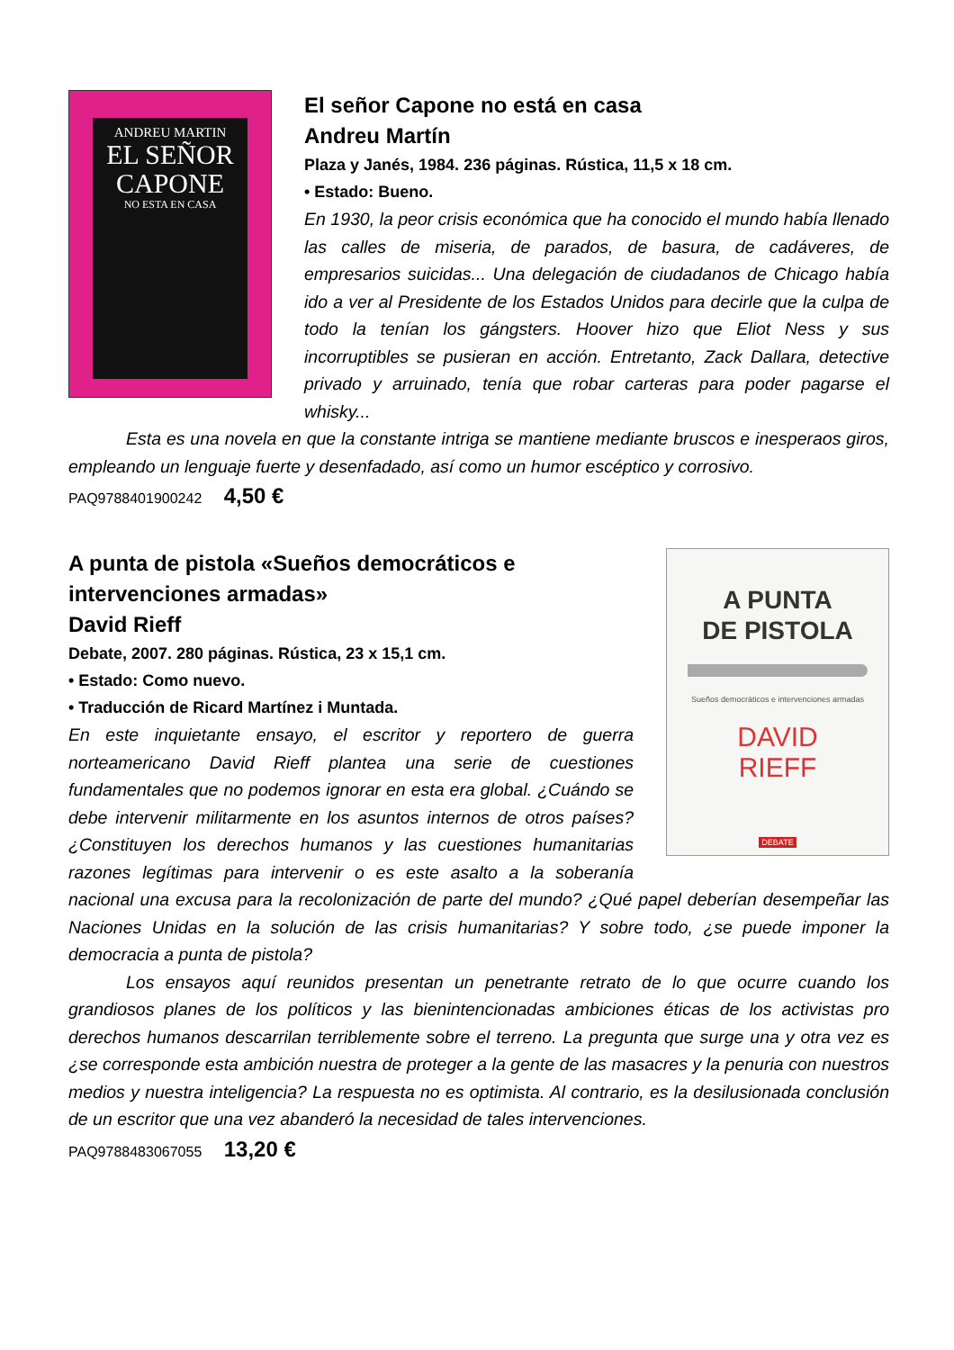ANDREU MARTIN
EL SEÑOR
CAPONE
NO ESTA EN CASA
El señor Capone no está en casa
Andreu Martín
Plaza y Janés, 1984. 236 páginas. Rústica, 11,5 x 18 cm.
• Estado: Bueno.
En 1930, la peor crisis económica que ha conocido el mundo había llenado las calles de miseria, de parados, de basura, de cadáveres, de empresarios suicidas... Una delegación de ciudadanos de Chicago había ido a ver al Presidente de los Estados Unidos para decirle que la culpa de todo la tenían los gángsters. Hoover hizo que Eliot Ness y sus incorruptibles se pusieran en acción. Entretanto, Zack Dallara, detective privado y arruinado, tenía que robar carteras para poder pagarse el whisky...
Esta es una novela en que la constante intriga se mantiene mediante bruscos e inesperaos giros, empleando un lenguaje fuerte y desenfadado, así como un humor escéptico y corrosivo.
PAQ9788401900242 4,50 €
A PUNTA
DE PISTOLA
Sueños democráticos e intervenciones armadas
DAVID
RIEFF
DEBATE
A punta de pistola «Sueños democráticos e intervenciones armadas»
David Rieff
Debate, 2007. 280 páginas. Rústica, 23 x 15,1 cm.
• Estado: Como nuevo.
• Traducción de Ricard Martínez i Muntada.
En este inquietante ensayo, el escritor y reportero de guerra norteamericano David Rieff plantea una serie de cuestiones fundamentales que no podemos ignorar en esta era global. ¿Cuándo se debe intervenir militarmente en los asuntos internos de otros países? ¿Constituyen los derechos humanos y las cuestiones humanitarias razones legítimas para intervenir o es este asalto a la soberanía nacional una excusa para la recolonización de parte del mundo? ¿Qué papel deberían desempeñar las Naciones Unidas en la solución de las crisis humanitarias? Y sobre todo, ¿se puede imponer la democracia a punta de pistola?
Los ensayos aquí reunidos presentan un penetrante retrato de lo que ocurre cuando los grandiosos planes de los políticos y las bienintencionadas ambiciones éticas de los activistas pro derechos humanos descarrilan terriblemente sobre el terreno. La pregunta que surge una y otra vez es ¿se corresponde esta ambición nuestra de proteger a la gente de las masacres y la penuria con nuestros medios y nuestra inteligencia? La respuesta no es optimista. Al contrario, es la desilusionada conclusión de un escritor que una vez abanderó la necesidad de tales intervenciones.
PAQ9788483067055 13,20 €